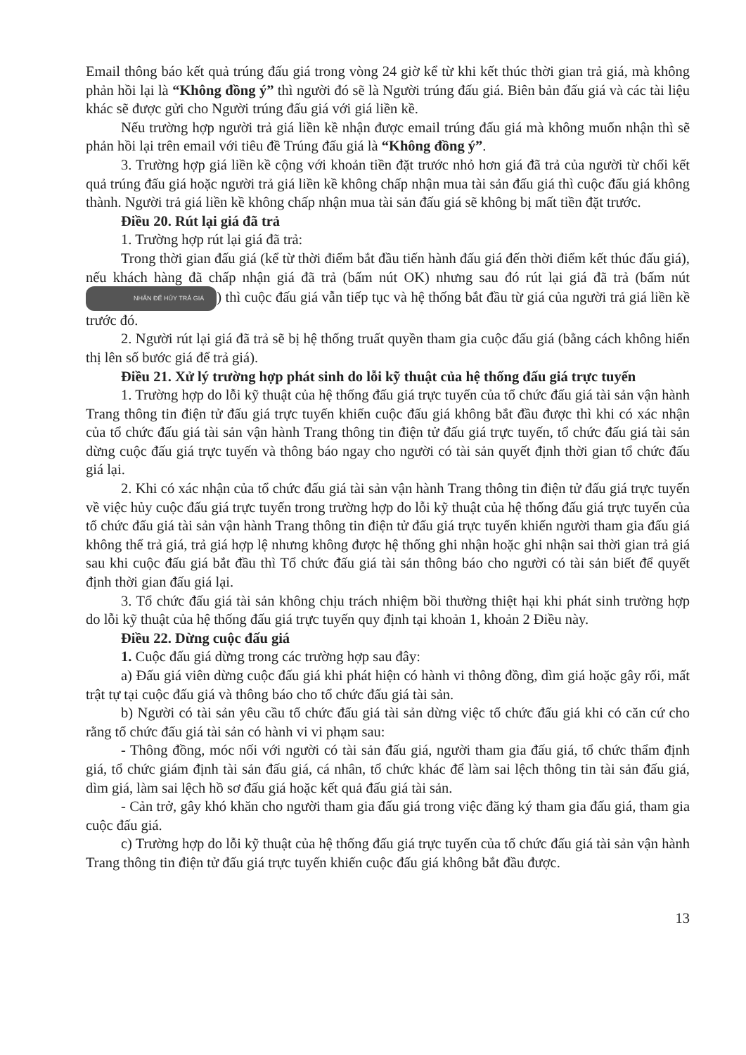Email thông báo kết quả trúng đấu giá trong vòng 24 giờ kể từ khi kết thúc thời gian trả giá, mà không phản hồi lại là “Không đồng ý” thì người đó sẽ là Người trúng đấu giá. Biên bản đấu giá và các tài liệu khác sẽ được gửi cho Người trúng đấu giá với giá liền kề.
Nếu trường hợp người trả giá liền kề nhận được email trúng đấu giá mà không muốn nhận thì sẽ phản hồi lại trên email với tiêu đề Trúng đấu giá là “Không đồng ý”.
3. Trường hợp giá liền kề cộng với khoản tiền đặt trước nhỏ hơn giá đã trả của người từ chối kết quả trúng đấu giá hoặc người trả giá liền kề không chấp nhận mua tài sản đấu giá thì cuộc đấu giá không thành. Người trả giá liền kề không chấp nhận mua tài sản đấu giá sẽ không bị mất tiền đặt trước.
Điều 20. Rút lại giá đã trả
1. Trường hợp rút lại giá đã trả:
Trong thời gian đấu giá (kể từ thời điểm bắt đầu tiến hành đấu giá đến thời điểm kết thúc đấu giá), nếu khách hàng đã chấp nhận giá đã trả (bấm nút OK) nhưng sau đó rút lại giá đã trả (bấm nút NHẤN ĐỂ HỦY TRẢ GIÁ) thì cuộc đấu giá vẫn tiếp tục và hệ thống bắt đầu từ giá của người trả giá liền kề trước đó.
2. Người rút lại giá đã trả sẽ bị hệ thống truất quyền tham gia cuộc đấu giá (bằng cách không hiển thị lên số bước giá để trả giá).
Điều 21. Xử lý trường hợp phát sinh do lỗi kỹ thuật của hệ thống đấu giá trực tuyến
1. Trường hợp do lỗi kỹ thuật của hệ thống đấu giá trực tuyến của tổ chức đấu giá tài sản vận hành Trang thông tin điện tử đấu giá trực tuyến khiến cuộc đấu giá không bắt đầu được thì khi có xác nhận của tổ chức đấu giá tài sản vận hành Trang thông tin điện tử đấu giá trực tuyến, tổ chức đấu giá tài sản dừng cuộc đấu giá trực tuyến và thông báo ngay cho người có tài sản quyết định thời gian tổ chức đấu giá lại.
2. Khi có xác nhận của tổ chức đấu giá tài sản vận hành Trang thông tin điện tử đấu giá trực tuyến về việc hủy cuộc đấu giá trực tuyến trong trường hợp do lỗi kỹ thuật của hệ thống đấu giá trực tuyến của tổ chức đấu giá tài sản vận hành Trang thông tin điện tử đấu giá trực tuyến khiến người tham gia đấu giá không thể trả giá, trả giá hợp lệ nhưng không được hệ thống ghi nhận hoặc ghi nhận sai thời gian trả giá sau khi cuộc đấu giá bắt đầu thì Tổ chức đấu giá tài sản thông báo cho người có tài sản biết để quyết định thời gian đấu giá lại.
3. Tổ chức đấu giá tài sản không chịu trách nhiệm bồi thường thiệt hại khi phát sinh trường hợp do lỗi kỹ thuật của hệ thống đấu giá trực tuyến quy định tại khoản 1, khoản 2 Điều này.
Điều 22. Dừng cuộc đấu giá
1. Cuộc đấu giá dừng trong các trường hợp sau đây:
a) Đấu giá viên dừng cuộc đấu giá khi phát hiện có hành vi thông đồng, dìm giá hoặc gây rối, mất trật tự tại cuộc đấu giá và thông báo cho tổ chức đấu giá tài sản.
b) Người có tài sản yêu cầu tổ chức đấu giá tài sản dừng việc tổ chức đấu giá khi có căn cứ cho rằng tổ chức đấu giá tài sản có hành vi vi phạm sau:
- Thông đồng, móc nối với người có tài sản đấu giá, người tham gia đấu giá, tổ chức thẩm định giá, tổ chức giám định tài sản đấu giá, cá nhân, tổ chức khác để làm sai lệch thông tin tài sản đấu giá, dìm giá, làm sai lệch hồ sơ đấu giá hoặc kết quả đấu giá tài sản.
- Cản trở, gây khó khăn cho người tham gia đấu giá trong việc đăng ký tham gia đấu giá, tham gia cuộc đấu giá.
c) Trường hợp do lỗi kỹ thuật của hệ thống đấu giá trực tuyến của tổ chức đấu giá tài sản vận hành Trang thông tin điện tử đấu giá trực tuyến khiến cuộc đấu giá không bắt đầu được.
13